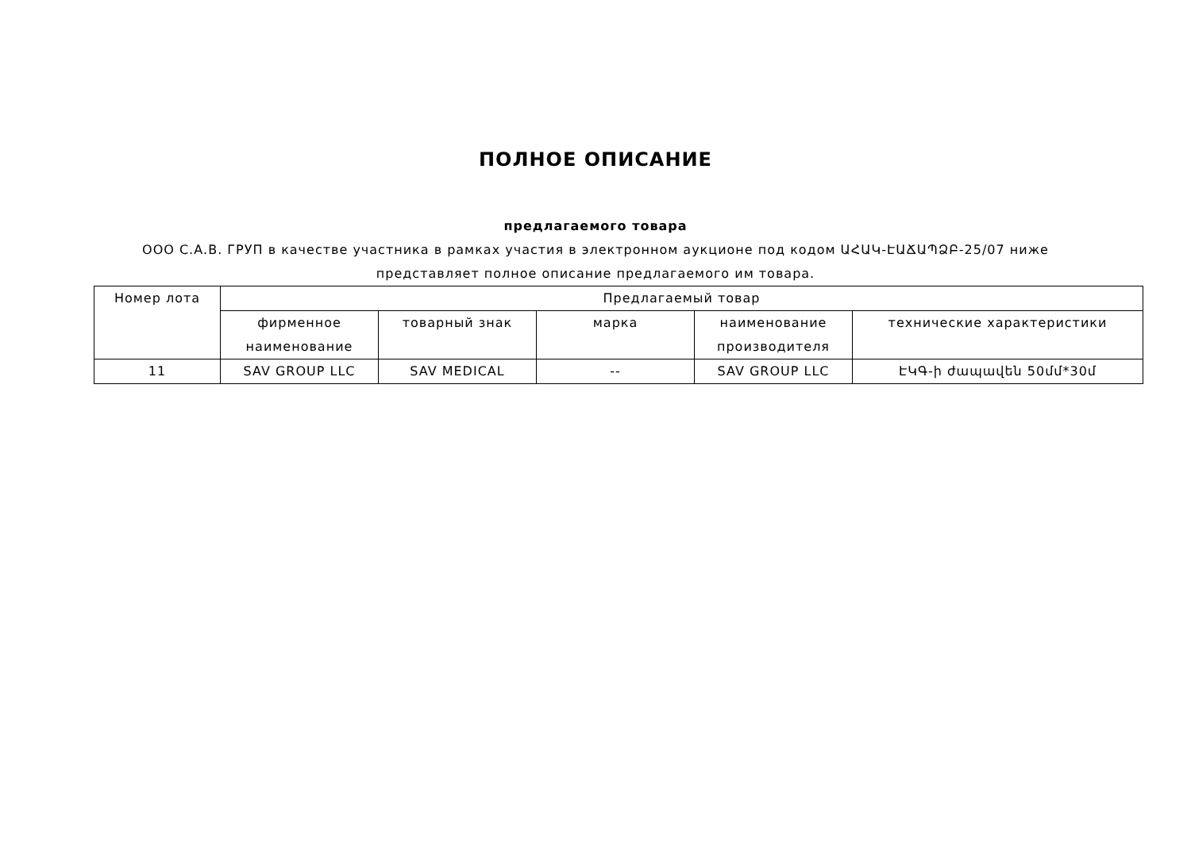ПОЛНОЕ ОПИСАНИЕ
предлагаемого товара
ООО С.А.В. ГРУП в качестве участника в рамках участия в электронном аукционе под кодом ԱՀԱԿ-ԷԱՃԱՊՁԲ-25/07 ниже представляет полное описание предлагаемого им товара.
| Номер лота | Предлагаемый товар | | | | |
| --- | --- | --- | --- | --- | --- |
| | фирменное наименование | товарный знак | марка | наименование производителя | технические характеристики |
| 11 | SAV GROUP LLC | SAV MEDICAL | -- | SAV GROUP LLC | ԷԿԳ-ի ժապավեն 50մմ*30մ |